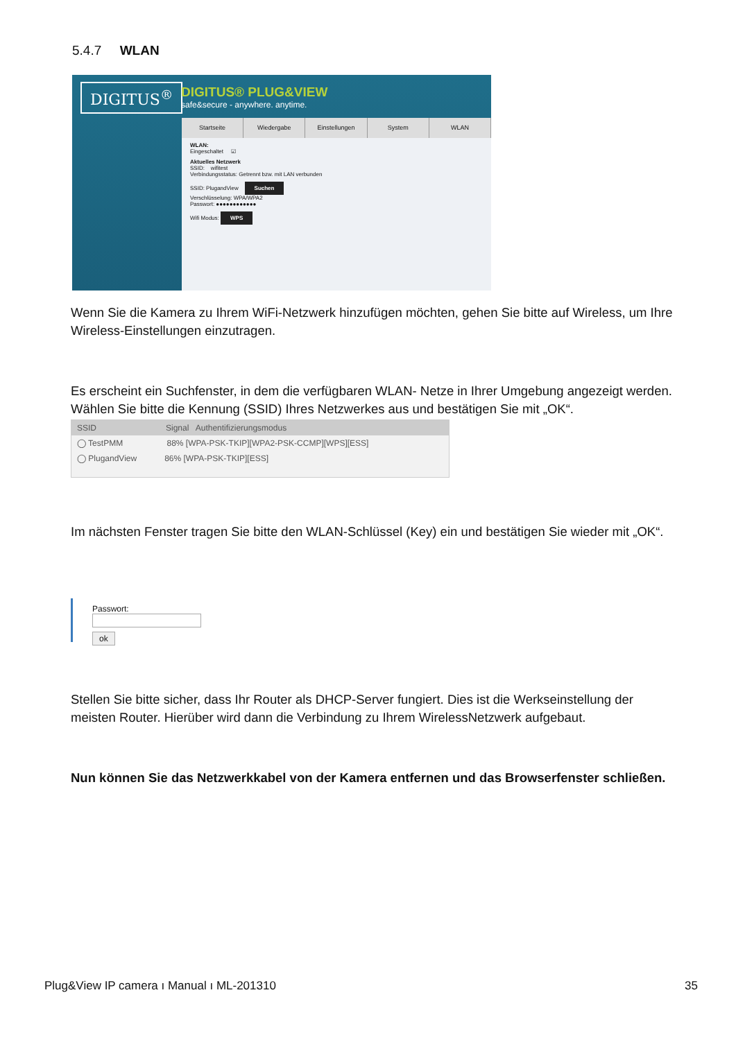5.4.7 WLAN
DIGITUS<sup>®</sup> DIGITUS® PLUG&VIEW
safe&secure - anywhere. anytime.
Startseite Wiedergabe Einstellungen System WLAN
WLAN:
Eingeschaltet ☑
Aktuelles Netzwerk
SSID: wifitest
Verbindungsstatus: Getrennt bzw. mit LAN verbunden
SSID: PlugandView Suchen
Verschlüsselung: WPA/WPA2
Passwort: ●●●●●●●●●●●●
Wifi Modus: WPS
Wenn Sie die Kamera zu Ihrem WiFi-Netzwerk hinzufügen möchten, gehen Sie bitte auf Wireless, um Ihre Wireless-Einstellungen einzutragen.
Es erscheint ein Suchfenster, in dem die verfügbaren WLAN- Netze in Ihrer Umgebung angezeigt werden. Wählen Sie bitte die Kennung (SSID) Ihres Netzwerkes aus und bestätigen Sie mit „OK“.
SSID Signal Authentifizierungsmodus
◯ TestPMM 88% [WPA-PSK-TKIP][WPA2-PSK-CCMP][WPS][ESS]
◯ PlugandView 86% [WPA-PSK-TKIP][ESS]
Im nächsten Fenster tragen Sie bitte den WLAN-Schlüssel (Key) ein und bestätigen Sie wieder mit „OK“.
Passwort:
ok
Stellen Sie bitte sicher, dass Ihr Router als DHCP-Server fungiert. Dies ist die Werkseinstellung der meisten Router. Hierüber wird dann die Verbindung zu Ihrem WirelessNetzwerk aufgebaut.
Nun können Sie das Netzwerkkabel von der Kamera entfernen und das Browserfenster schließen.
Plug&View IP camera ı Manual ı ML-201310 35